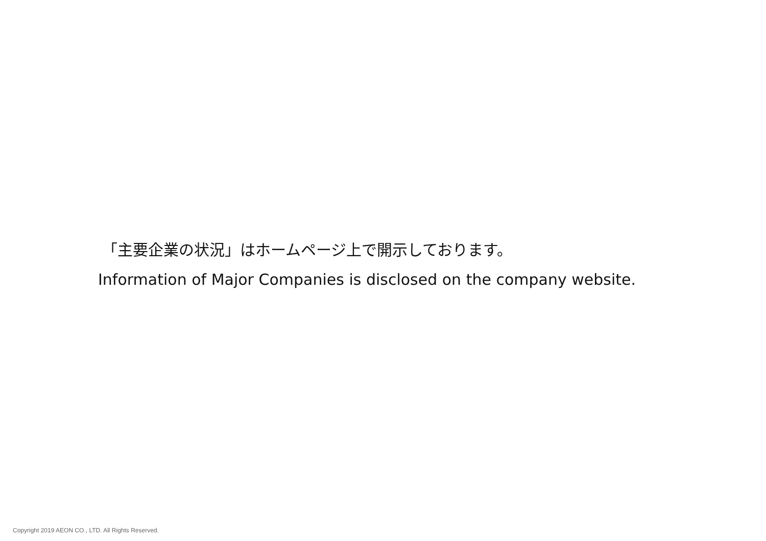「主要企業の状況」はホームページ上で開示しております。
Information of Major Companies is disclosed on the company website.
Copyright 2019 AEON CO., LTD. All Rights Reserved.